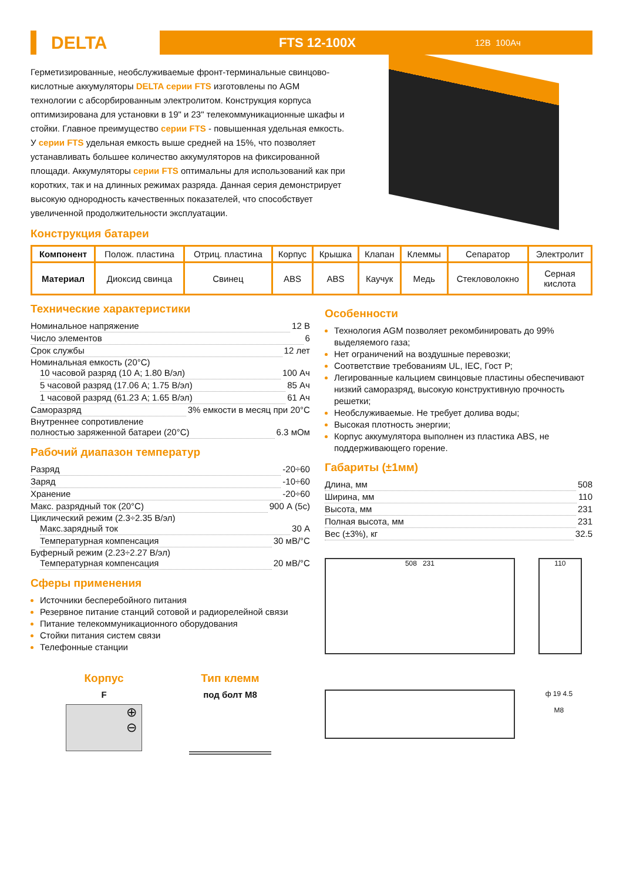DELTA
FTS 12-100X
12В 100Ач
Герметизированные, необслуживаемые фронт-терминальные свинцово-кислотные аккумуляторы DELTA серии FTS изготовлены по AGM технологии с абсорбированным электролитом. Конструкция корпуса оптимизирована для установки в 19" и 23" телекоммуникационные шкафы и стойки. Главное преимущество серии FTS - повышенная удельная емкость. У серии FTS удельная емкость выше средней на 15%, что позволяет устанавливать большее количество аккумуляторов на фиксированной площади. Аккумуляторы серии FTS оптимальны для использований как при коротких, так и на длинных режимах разряда. Данная серия демонстрирует высокую однородность качественных показателей, что способствует увеличенной продолжительности эксплуатации.
Конструкция батареи
| Компонент | Полож. пластина | Отриц. пластина | Корпус | Крышка | Клапан | Клеммы | Сепаратор | Электролит |
| Материал | Диоксид свинца | Свинец | ABS | ABS | Каучук | Медь | Стекловолокно | Серная кислота |
Технические характеристики
Номинальное напряжение 12 В
Число элементов 6
Срок службы 12 лет
Номинальная емкость (20°С)
10 часовой разряд (10 А; 1.80 В/эл) 100 Ач
5 часовой разряд (17.06 А; 1.75 В/эл) 85 Ач
1 часовой разряд (61.23 А; 1.65 В/эл) 61 Ач
Саморазряд 3% емкости в месяц при 20°С
Внутреннее сопротивление
полностью заряженной батареи (20°С) 6.3 мОм
Рабочий диапазон температур
Разряд -20÷60
Заряд -10÷60
Хранение -20÷60
Макс. разрядный ток (20°С) 900 А (5с)
Циклический режим (2.3÷2.35 В/эл)
Макс.зарядный ток 30 А
Температурная компенсация 30 мВ/°С
Буферный режим (2.23÷2.27 В/эл)
Температурная компенсация 20 мВ/°С
Сферы применения
Источники бесперебойного питания
Резервное питание станций сотовой и радиорелейной связи
Питание телекоммуникационного оборудования
Стойки питания систем связи
Телефонные станции
Корпус
F
⊕
⊖
Тип клемм
под болт M8
Особенности
Технология AGM позволяет рекомбинировать до 99% выделяемого газа;
Нет ограничений на воздушные перевозки;
Соответствие требованиям UL, IEC, Гост Р;
Легированные кальцием свинцовые пластины обеспечивают низкий саморазряд, высокую конструктивную прочность решетки;
Необслуживаемые. Не требует долива воды;
Высокая плотность энергии;
Корпус аккумулятора выполнен из пластика ABS, не поддерживающего горение.
Габариты (±1мм)
Длина, мм 508
Ширина, мм 110
Высота, мм 231
Полная высота, мм 231
Вес (±3%), кг 32.5
508 231 110
ф 19 4.5
M8